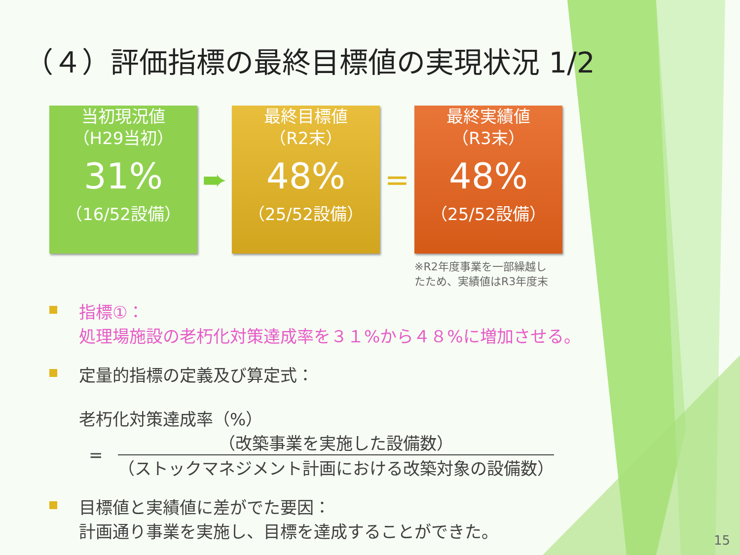（４）評価指標の最終目標値の実現状況 1/2
当初現況値
（H29当初）
31%
（16/52設備）
➨
最終目標値
（R2末）
48%
（25/52設備）
=
最終実績値
（R3末）
48%
（25/52設備）
※R2年度事業を一部繰越し
たため、実績値はR3年度末
指標①：
処理場施設の老朽化対策達成率を３１%から４８%に増加させる。
定量的指標の定義及び算定式：
老朽化対策達成率（%）
=
（改築事業を実施した設備数）
（ストックマネジメント計画における改築対象の設備数）
目標値と実績値に差がでた要因：
計画通り事業を実施し、目標を達成することができた。
15